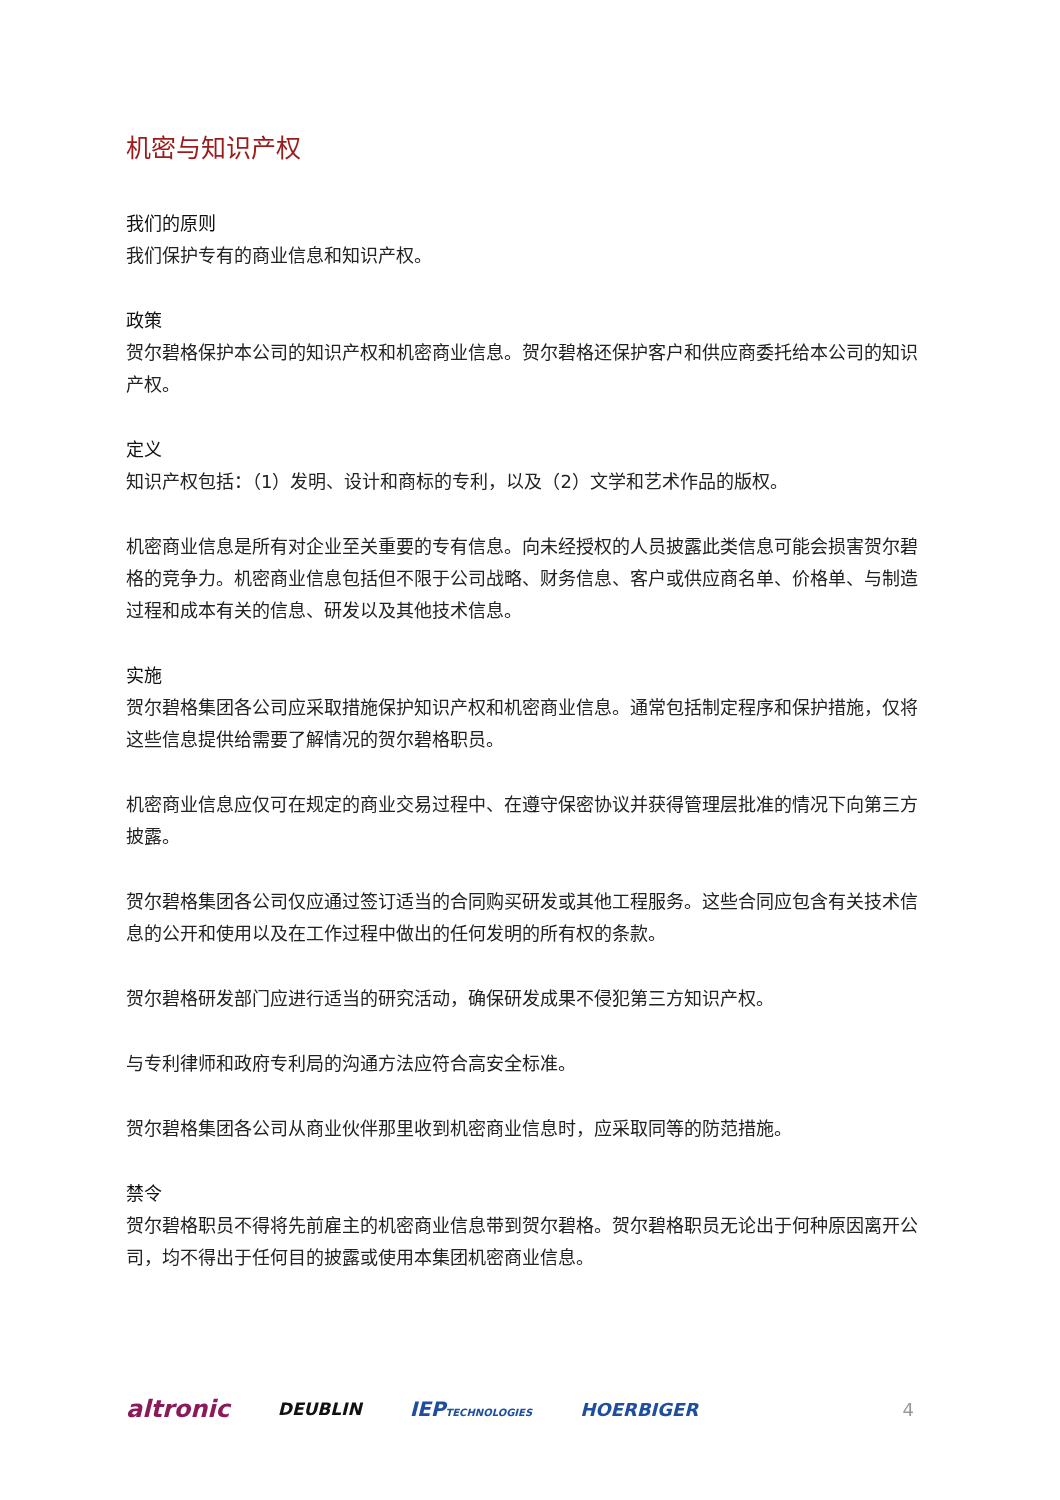机密与知识产权
我们的原则
我们保护专有的商业信息和知识产权。
政策
贺尔碧格保护本公司的知识产权和机密商业信息。贺尔碧格还保护客户和供应商委托给本公司的知识产权。
定义
知识产权包括：（1）发明、设计和商标的专利，以及（2）文学和艺术作品的版权。
机密商业信息是所有对企业至关重要的专有信息。向未经授权的人员披露此类信息可能会损害贺尔碧格的竞争力。机密商业信息包括但不限于公司战略、财务信息、客户或供应商名单、价格单、与制造过程和成本有关的信息、研发以及其他技术信息。
实施
贺尔碧格集团各公司应采取措施保护知识产权和机密商业信息。通常包括制定程序和保护措施，仅将这些信息提供给需要了解情况的贺尔碧格职员。
机密商业信息应仅可在规定的商业交易过程中、在遵守保密协议并获得管理层批准的情况下向第三方披露。
贺尔碧格集团各公司仅应通过签订适当的合同购买研发或其他工程服务。这些合同应包含有关技术信息的公开和使用以及在工作过程中做出的任何发明的所有权的条款。
贺尔碧格研发部门应进行适当的研究活动，确保研发成果不侵犯第三方知识产权。
与专利律师和政府专利局的沟通方法应符合高安全标准。
贺尔碧格集团各公司从商业伙伴那里收到机密商业信息时，应采取同等的防范措施。
禁令
贺尔碧格职员不得将先前雇主的机密商业信息带到贺尔碧格。贺尔碧格职员无论出于何种原因离开公司，均不得出于任何目的披露或使用本集团机密商业信息。
altronic DEUBLIN IEPTECHNOLOGIES HOERBIGER 4